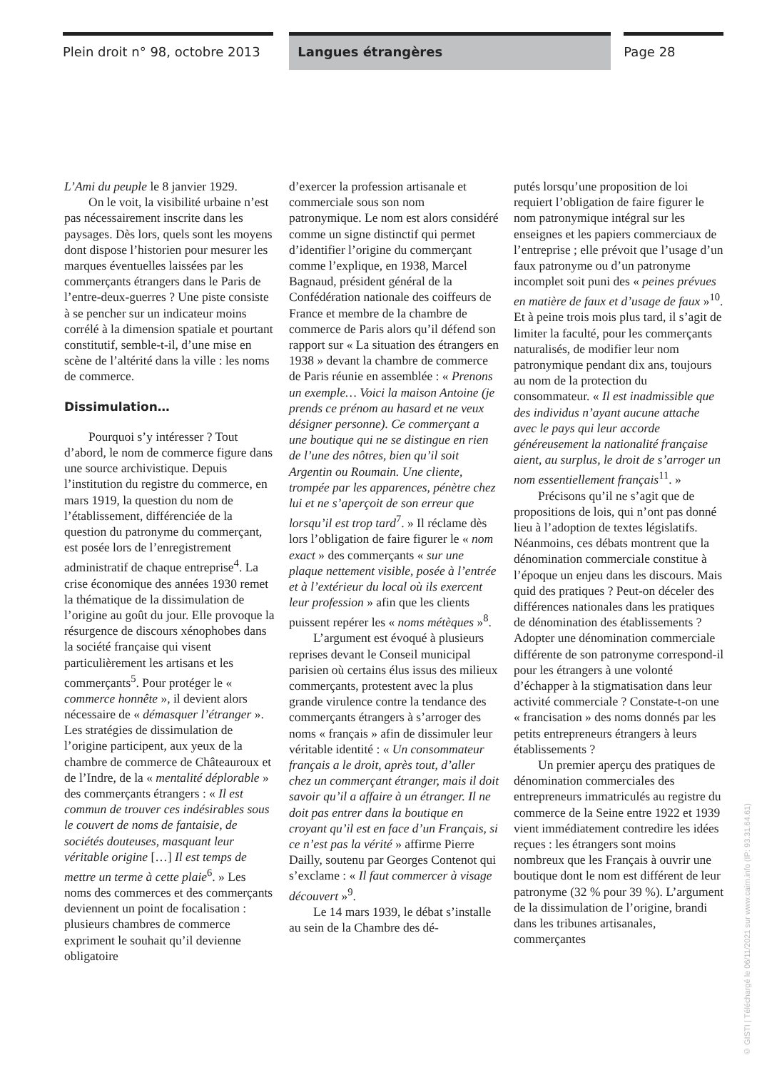Plein droit n° 98, octobre 2013
Langues étrangères Page 28
L’Ami du peuple le 8 janvier 1929.
On le voit, la visibilité urbaine n’est pas nécessairement inscrite dans les paysages. Dès lors, quels sont les moyens dont dispose l’historien pour mesurer les marques éventuelles laissées par les commerçants étrangers dans le Paris de l’entre-deux-guerres ? Une piste consiste à se pencher sur un indicateur moins corrélé à la dimension spatiale et pourtant constitutif, semble-t-il, d’une mise en scène de l’altérité dans la ville : les noms de commerce.
Dissimulation…
Pourquoi s’y intéresser ? Tout d’abord, le nom de commerce figure dans une source archivistique. Depuis l’institution du registre du commerce, en mars 1919, la question du nom de l’établissement, différenciée de la question du patronyme du commerçant, est posée lors de l’enregistrement administratif de chaque entreprise<sup>4</sup>. La crise économique des années 1930 remet la thématique de la dissimulation de l’origine au goût du jour. Elle provoque la résurgence de discours xénophobes dans la société française qui visent particulièrement les artisans et les commerçants<sup>5</sup>. Pour protéger le « commerce honnête », il devient alors nécessaire de « démasquer l’étranger ». Les stratégies de dissimulation de l’origine participent, aux yeux de la chambre de commerce de Châteauroux et de l’Indre, de la « mentalité déplorable » des commerçants étrangers : « Il est commun de trouver ces indésirables sous le couvert de noms de fantaisie, de sociétés douteuses, masquant leur véritable origine […] Il est temps de mettre un terme à cette plaie<sup>6</sup>. » Les noms des commerces et des commerçants deviennent un point de focalisation : plusieurs chambres de commerce expriment le souhait qu’il devienne obligatoire
d’exercer la profession artisanale et commerciale sous son nom patronymique. Le nom est alors considéré comme un signe distinctif qui permet d’identifier l’origine du commerçant comme l’explique, en 1938, Marcel Bagnaud, président général de la Confédération nationale des coiffeurs de France et membre de la chambre de commerce de Paris alors qu’il défend son rapport sur « La situation des étrangers en 1938 » devant la chambre de commerce de Paris réunie en assemblée : « Prenons un exemple… Voici la maison Antoine (je prends ce prénom au hasard et ne veux désigner personne). Ce commerçant a une boutique qui ne se distingue en rien de l’une des nôtres, bien qu’il soit Argentin ou Roumain. Une cliente, trompée par les apparences, pénètre chez lui et ne s’aperçoit de son erreur que lorsqu’il est trop tard<sup>7</sup>. » Il réclame dès lors l’obligation de faire figurer le « nom exact » des commerçants « sur une plaque nettement visible, posée à l’entrée et à l’extérieur du local où ils exercent leur profession » afin que les clients puissent repérer les « noms métèques »<sup>8</sup>.
L’argument est évoqué à plusieurs reprises devant le Conseil municipal parisien où certains élus issus des milieux commerçants, protestent avec la plus grande virulence contre la tendance des commerçants étrangers à s’arroger des noms « français » afin de dissimuler leur véritable identité : « Un consommateur français a le droit, après tout, d’aller chez un commerçant étranger, mais il doit savoir qu’il a affaire à un étranger. Il ne doit pas entrer dans la boutique en croyant qu’il est en face d’un Français, si ce n’est pas la vérité » affirme Pierre Dailly, soutenu par Georges Contenot qui s’exclame : « Il faut commercer à visage découvert »<sup>9</sup>.
Le 14 mars 1939, le débat s’installe au sein de la Chambre des dé-
putés lorsqu’une proposition de loi requiert l’obligation de faire figurer le nom patronymique intégral sur les enseignes et les papiers commerciaux de l’entreprise ; elle prévoit que l’usage d’un faux patronyme ou d’un patronyme incomplet soit puni des « peines prévues en matière de faux et d’usage de faux »<sup>10</sup>. Et à peine trois mois plus tard, il s’agit de limiter la faculté, pour les commerçants naturalisés, de modifier leur nom patronymique pendant dix ans, toujours au nom de la protection du consommateur. « Il est inadmissible que des individus n’ayant aucune attache avec le pays qui leur accorde généreusement la nationalité française aient, au surplus, le droit de s’arroger un nom essentiellement français<sup>11</sup>. »
Précisons qu’il ne s’agit que de propositions de lois, qui n’ont pas donné lieu à l’adoption de textes législatifs. Néanmoins, ces débats montrent que la dénomination commerciale constitue à l’époque un enjeu dans les discours. Mais quid des pratiques ? Peut-on déceler des différences nationales dans les pratiques de dénomination des établissements ? Adopter une dénomination commerciale différente de son patronyme correspond-il pour les étrangers à une volonté d’échapper à la stigmatisation dans leur activité commerciale ? Constate-t-on une « francisation » des noms donnés par les petits entrepreneurs étrangers à leurs établissements ?
Un premier aperçu des pratiques de dénomination commerciales des entrepreneurs immatriculés au registre du commerce de la Seine entre 1922 et 1939 vient immédiatement contredire les idées reçues : les étrangers sont moins nombreux que les Français à ouvrir une boutique dont le nom est différent de leur patronyme (32 % pour 39 %). L’argument de la dissimulation de l’origine, brandi dans les tribunes artisanales, commerçantes
© GISTI | Téléchargé le 06/11/2021 sur www.cairn.info (IP: 93.31.64.61)